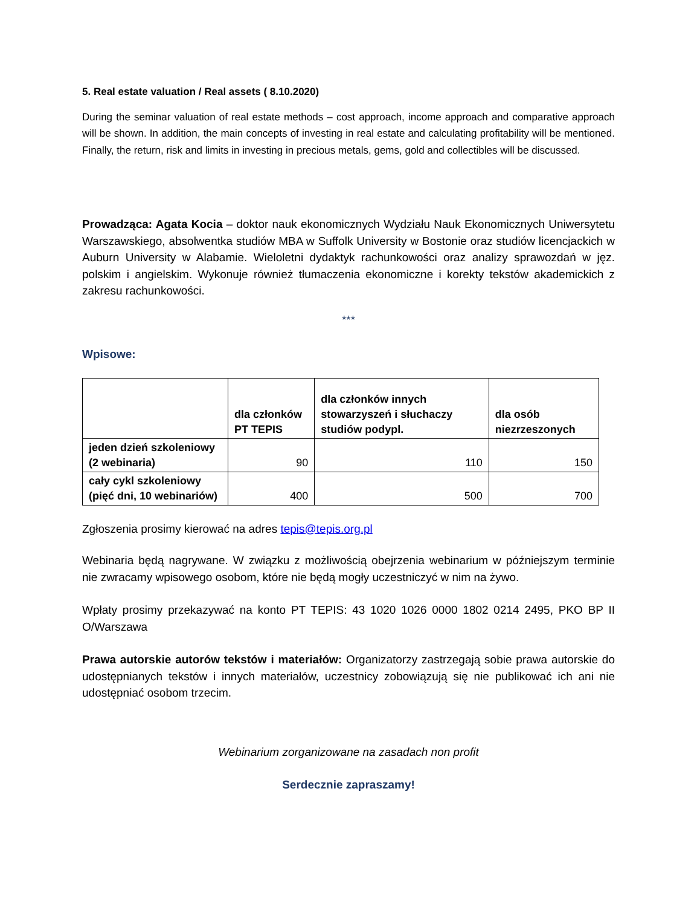5. Real estate valuation / Real assets ( 8.10.2020)
During the seminar valuation of real estate methods – cost approach, income approach and comparative approach will be shown. In addition, the main concepts of investing in real estate and calculating profitability will be mentioned. Finally, the return, risk and limits in investing in precious metals, gems, gold and collectibles will be discussed.
Prowadząca: Agata Kocia – doktor nauk ekonomicznych Wydziału Nauk Ekonomicznych Uniwersytetu Warszawskiego, absolwentka studiów MBA w Suffolk University w Bostonie oraz studiów licencjackich w Auburn University w Alabamie. Wieloletni dydaktyk rachunkowości oraz analizy sprawozdań w jęz. polskim i angielskim. Wykonuje również tłumaczenia ekonomiczne i korekty tekstów akademickich z zakresu rachunkowości.
***
Wpisowe:
| | dla członków PT TEPIS | dla członków innych stowarzyszeń i słuchaczy studiów podypl. | dla osób niezrzeszonych |
| jeden dzień szkoleniowy (2 webinaria) | 90 | 110 | 150 |
| cały cykl szkoleniowy (pięć dni, 10 webinariów) | 400 | 500 | 700 |
Zgłoszenia prosimy kierować na adres tepis@tepis.org.pl
Webinaria będą nagrywane. W związku z możliwością obejrzenia webinarium w późniejszym terminie nie zwracamy wpisowego osobom, które nie będą mogły uczestniczyć w nim na żywo.
Wpłaty prosimy przekazywać na konto PT TEPIS: 43 1020 1026 0000 1802 0214 2495, PKO BP II O/Warszawa
Prawa autorskie autorów tekstów i materiałów: Organizatorzy zastrzegają sobie prawa autorskie do udostępnianych tekstów i innych materiałów, uczestnicy zobowiązują się nie publikować ich ani nie udostępniać osobom trzecim.
Webinarium zorganizowane na zasadach non profit
Serdecznie zapraszamy!